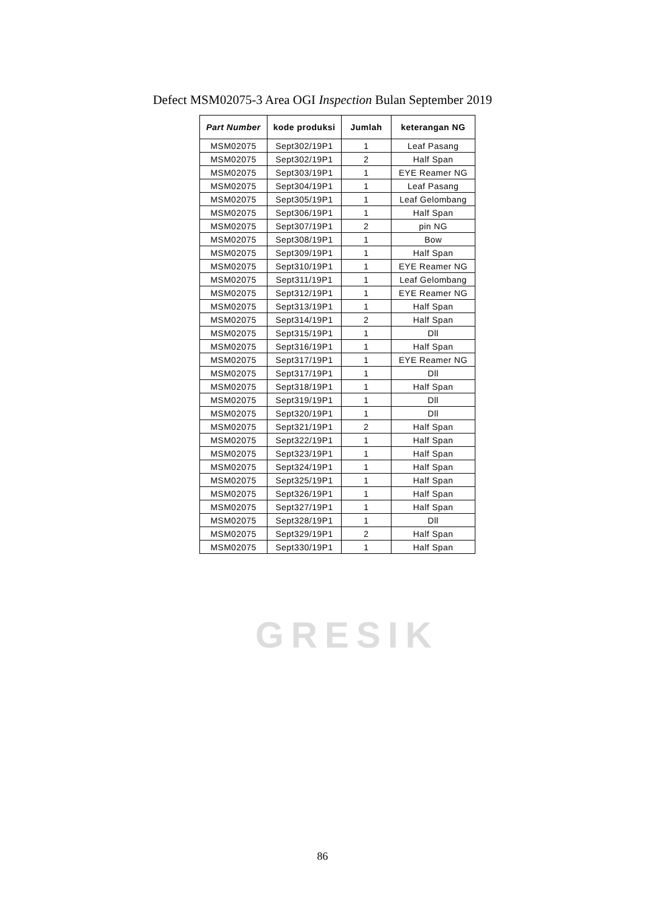GRESIK
Defect MSM02075-3 Area OGI Inspection Bulan September 2019
| Part Number | kode produksi | Jumlah | keterangan NG |
| --- | --- | --- | --- |
| MSM02075 | Sept302/19P1 | 1 | Leaf Pasang |
| MSM02075 | Sept302/19P1 | 2 | Half Span |
| MSM02075 | Sept303/19P1 | 1 | EYE Reamer NG |
| MSM02075 | Sept304/19P1 | 1 | Leaf Pasang |
| MSM02075 | Sept305/19P1 | 1 | Leaf Gelombang |
| MSM02075 | Sept306/19P1 | 1 | Half Span |
| MSM02075 | Sept307/19P1 | 2 | pin NG |
| MSM02075 | Sept308/19P1 | 1 | Bow |
| MSM02075 | Sept309/19P1 | 1 | Half Span |
| MSM02075 | Sept310/19P1 | 1 | EYE Reamer NG |
| MSM02075 | Sept311/19P1 | 1 | Leaf Gelombang |
| MSM02075 | Sept312/19P1 | 1 | EYE Reamer NG |
| MSM02075 | Sept313/19P1 | 1 | Half Span |
| MSM02075 | Sept314/19P1 | 2 | Half Span |
| MSM02075 | Sept315/19P1 | 1 | Dll |
| MSM02075 | Sept316/19P1 | 1 | Half Span |
| MSM02075 | Sept317/19P1 | 1 | EYE Reamer NG |
| MSM02075 | Sept317/19P1 | 1 | Dll |
| MSM02075 | Sept318/19P1 | 1 | Half Span |
| MSM02075 | Sept319/19P1 | 1 | Dll |
| MSM02075 | Sept320/19P1 | 1 | Dll |
| MSM02075 | Sept321/19P1 | 2 | Half Span |
| MSM02075 | Sept322/19P1 | 1 | Half Span |
| MSM02075 | Sept323/19P1 | 1 | Half Span |
| MSM02075 | Sept324/19P1 | 1 | Half Span |
| MSM02075 | Sept325/19P1 | 1 | Half Span |
| MSM02075 | Sept326/19P1 | 1 | Half Span |
| MSM02075 | Sept327/19P1 | 1 | Half Span |
| MSM02075 | Sept328/19P1 | 1 | Dll |
| MSM02075 | Sept329/19P1 | 2 | Half Span |
| MSM02075 | Sept330/19P1 | 1 | Half Span |
86